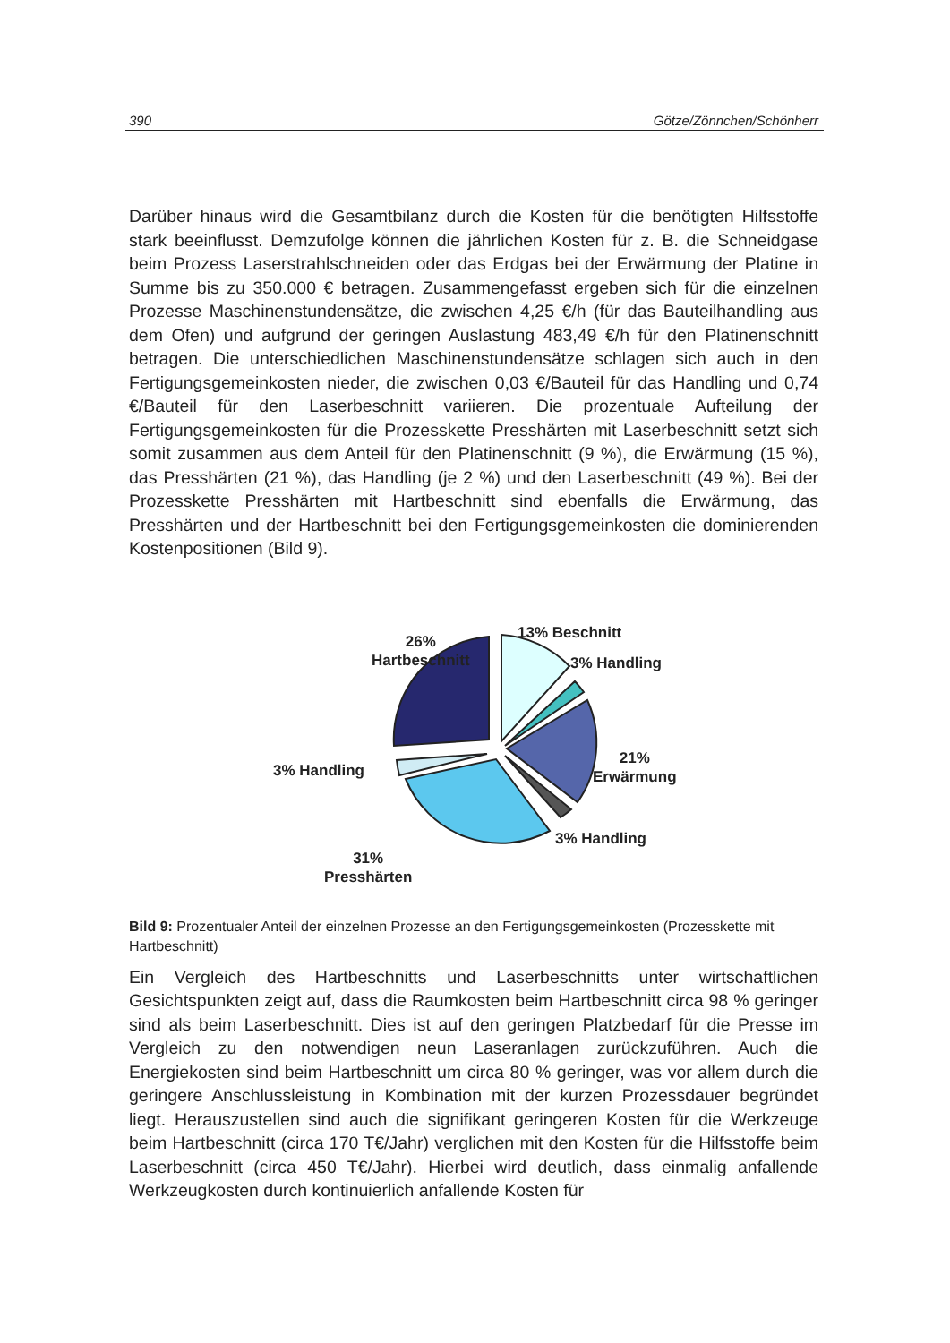390 Götze/Zönnchen/Schönherr
Darüber hinaus wird die Gesamtbilanz durch die Kosten für die benötigten Hilfsstoffe stark beeinflusst. Demzufolge können die jährlichen Kosten für z. B. die Schneidgase beim Prozess Laserstrahlschneiden oder das Erdgas bei der Erwärmung der Platine in Summe bis zu 350.000 € betragen. Zusammengefasst ergeben sich für die einzelnen Prozesse Maschinenstundensätze, die zwischen 4,25 €/h (für das Bauteilhandling aus dem Ofen) und aufgrund der geringen Auslastung 483,49 €/h für den Platinenschnitt betragen. Die unterschiedlichen Maschinenstundensätze schlagen sich auch in den Fertigungsgemeinkosten nieder, die zwischen 0,03 €/Bauteil für das Handling und 0,74 €/Bauteil für den Laserbeschnitt variieren. Die prozentuale Aufteilung der Fertigungsgemeinkosten für die Prozesskette Presshärten mit Laserbeschnitt setzt sich somit zusammen aus dem Anteil für den Platinenschnitt (9 %), die Erwärmung (15 %), das Presshärten (21 %), das Handling (je 2 %) und den Laserbeschnitt (49 %). Bei der Prozesskette Presshärten mit Hartbeschnitt sind ebenfalls die Erwärmung, das Presshärten und der Hartbeschnitt bei den Fertigungsgemeinkosten die dominierenden Kostenpositionen (Bild 9).
26%
Hartbeschnitt
13% Beschnitt
3% Handling
21%
Erwärmung
3% Handling
3% Handling
31%
Presshärten
Bild 9: Prozentualer Anteil der einzelnen Prozesse an den Fertigungsgemeinkosten (Prozesskette mit Hartbeschnitt)
Ein Vergleich des Hartbeschnitts und Laserbeschnitts unter wirtschaftlichen Gesichtspunkten zeigt auf, dass die Raumkosten beim Hartbeschnitt circa 98 % geringer sind als beim Laserbeschnitt. Dies ist auf den geringen Platzbedarf für die Presse im Vergleich zu den notwendigen neun Laseranlagen zurückzuführen. Auch die Energiekosten sind beim Hartbeschnitt um circa 80 % geringer, was vor allem durch die geringere Anschlussleistung in Kombination mit der kurzen Prozessdauer begründet liegt. Herauszustellen sind auch die signifikant geringeren Kosten für die Werkzeuge beim Hartbeschnitt (circa 170 T€/Jahr) verglichen mit den Kosten für die Hilfsstoffe beim Laserbeschnitt (circa 450 T€/Jahr). Hierbei wird deutlich, dass einmalig anfallende Werkzeugkosten durch kontinuierlich anfallende Kosten für